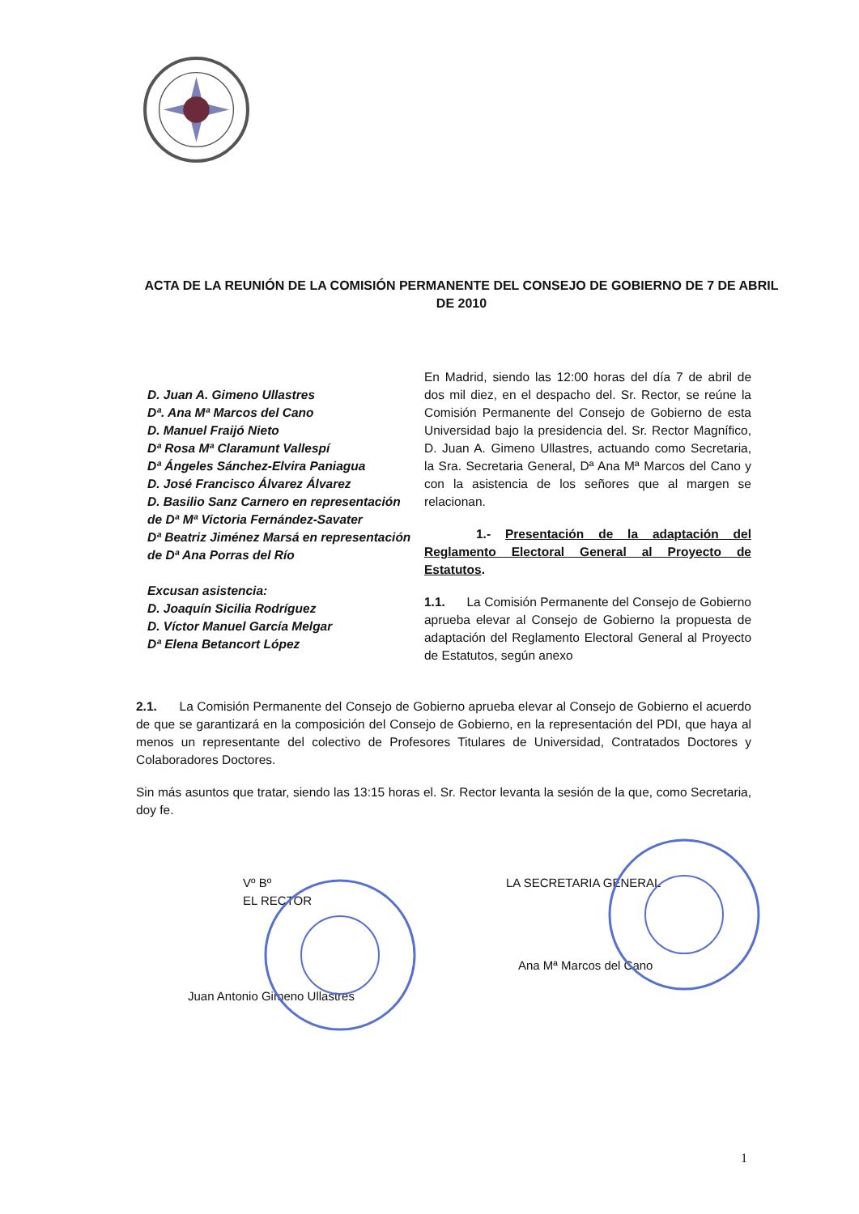ACTA DE LA REUNIÓN DE LA COMISIÓN PERMANENTE DEL CONSEJO DE GOBIERNO DE 7 DE ABRIL DE 2010
D. Juan A. Gimeno Ullastres
Dª. Ana Mª Marcos del Cano
D. Manuel Fraijó Nieto
Dª Rosa Mª Claramunt Vallespí
Dª Ángeles Sánchez-Elvira Paniagua
D. José Francisco Álvarez Álvarez
D. Basilio Sanz Carnero en representación de Dª Mª Victoria Fernández-Savater
Dª Beatriz Jiménez Marsá en representación de Dª Ana Porras del Río
Excusan asistencia:
D. Joaquín Sicilia Rodríguez
D. Víctor Manuel García Melgar
Dª Elena Betancort López
En Madrid, siendo las 12:00 horas del día 7 de abril de dos mil diez, en el despacho del. Sr. Rector, se reúne la Comisión Permanente del Consejo de Gobierno de esta Universidad bajo la presidencia del. Sr. Rector Magnífico, D. Juan A. Gimeno Ullastres, actuando como Secretaria, la Sra. Secretaria General, Dª Ana Mª Marcos del Cano y con la asistencia de los señores que al margen se relacionan.
1.- Presentación de la adaptación del Reglamento Electoral General al Proyecto de Estatutos.
1.1. La Comisión Permanente del Consejo de Gobierno aprueba elevar al Consejo de Gobierno la propuesta de adaptación del Reglamento Electoral General al Proyecto de Estatutos, según anexo
2.1. La Comisión Permanente del Consejo de Gobierno aprueba elevar al Consejo de Gobierno el acuerdo de que se garantizará en la composición del Consejo de Gobierno, en la representación del PDI, que haya al menos un representante del colectivo de Profesores Titulares de Universidad, Contratados Doctores y Colaboradores Doctores.
Sin más asuntos que tratar, siendo las 13:15 horas el. Sr. Rector levanta la sesión de la que, como Secretaria, doy fe.
Vº Bº
EL RECTOR
Juan Antonio Gimeno Ullastres
LA SECRETARIA GENERAL
Ana Mª Marcos del Cano
1